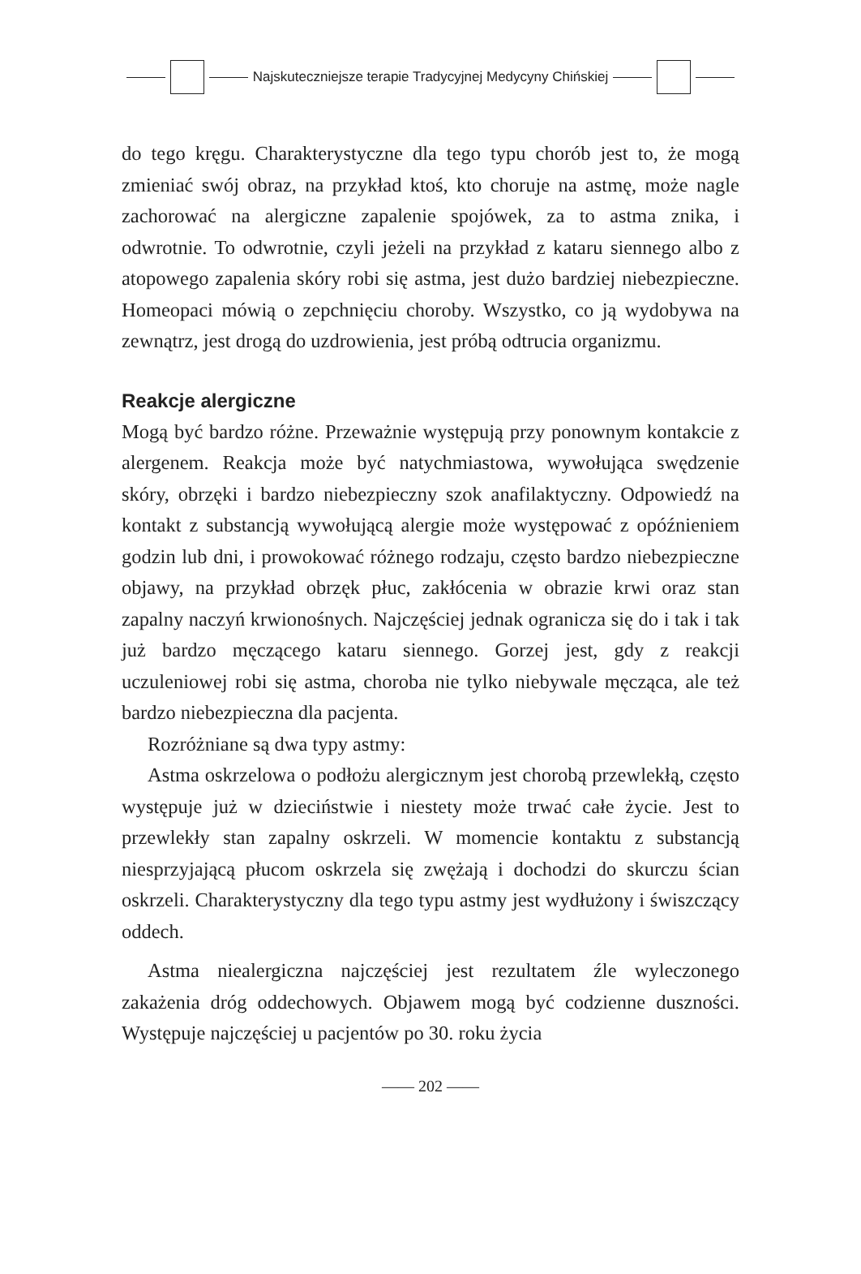Najskuteczniejsze terapie Tradycyjnej Medycyny Chińskiej
do tego kręgu. Charakterystyczne dla tego typu chorób jest to, że mogą zmieniać swój obraz, na przykład ktoś, kto choruje na astmę, może nagle zachorować na alergiczne zapalenie spojówek, za to astma znika, i odwrotnie. To odwrotnie, czyli jeżeli na przykład z kataru siennego albo z atopowego zapalenia skóry robi się astma, jest dużo bardziej niebezpieczne. Homeopaci mówią o zepchnięciu choroby. Wszystko, co ją wydobywa na zewnątrz, jest drogą do uzdrowienia, jest próbą odtrucia organizmu.
Reakcje alergiczne
Mogą być bardzo różne. Przeważnie występują przy ponownym kontakcie z alergenem. Reakcja może być natychmiastowa, wywołująca swędzenie skóry, obrzęki i bardzo niebezpieczny szok anafilaktyczny. Odpowiedź na kontakt z substancją wywołującą alergie może występować z opóźnieniem godzin lub dni, i prowokować różnego rodzaju, często bardzo niebezpieczne objawy, na przykład obrzęk płuc, zakłócenia w obrazie krwi oraz stan zapalny naczyń krwionośnych. Najczęściej jednak ogranicza się do i tak i tak już bardzo męczącego kataru siennego. Gorzej jest, gdy z reakcji uczuleniowej robi się astma, choroba nie tylko niebywale męcząca, ale też bardzo niebezpieczna dla pacjenta.
Rozróżniane są dwa typy astmy:
Astma oskrzelowa o podłożu alergicznym jest chorobą przewlekłą, często występuje już w dzieciństwie i niestety może trwać całe życie. Jest to przewlekły stan zapalny oskrzeli. W momencie kontaktu z substancją niesprzyjającą płucom oskrzela się zwężają i dochodzi do skurczu ścian oskrzeli. Charakterystyczny dla tego typu astmy jest wydłużony i świszczący oddech.
Astma niealergiczna najczęściej jest rezultatem źle wyleczonego zakażenia dróg oddechowych. Objawem mogą być codzienne duszności. Występuje najczęściej u pacjentów po 30. roku życia
—— 202 ——